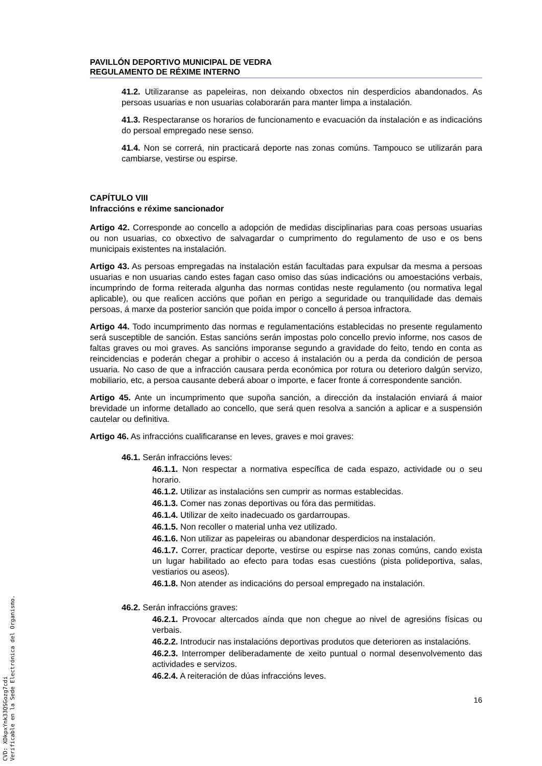PAVILLÓN DEPORTIVO MUNICIPAL DE VEDRA
REGULAMENTO DE RÉXIME INTERNO
41.2. Utilizaranse as papeleiras, non deixando obxectos nin desperdicios abandonados. As persoas usuarias e non usuarias colaborarán para manter limpa a instalación.
41.3. Respectaranse os horarios de funcionamento e evacuación da instalación e as indicacións do persoal empregado nese senso.
41.4. Non se correrá, nin practicará deporte nas zonas comúns. Tampouco se utilizarán para cambiarse, vestirse ou espirse.
CAPÍTULO VIII
Infraccións e réxime sancionador
Artigo 42. Corresponde ao concello a adopción de medidas disciplinarias para coas persoas usuarias ou non usuarias, co obxectivo de salvagardar o cumprimento do regulamento de uso e os bens municipais existentes na instalación.
Artigo 43. As persoas empregadas na instalación están facultadas para expulsar da mesma a persoas usuarias e non usuarias cando estes fagan caso omiso das súas indicacións ou amoestacións verbais, incumprindo de forma reiterada algunha das normas contidas neste regulamento (ou normativa legal aplicable), ou que realicen accións que poñan en perigo a seguridade ou tranquilidade das demais persoas, á marxe da posterior sanción que poida impor o concello á persoa infractora.
Artigo 44. Todo incumprimento das normas e regulamentacións establecidas no presente regulamento será susceptible de sanción. Estas sancións serán impostas polo concello previo informe, nos casos de faltas graves ou moi graves. As sancións imporanse segundo a gravidade do feito, tendo en conta as reincidencias e poderán chegar a prohibir o acceso á instalación ou a perda da condición de persoa usuaria. No caso de que a infracción causara perda económica por rotura ou deterioro dalgún servizo, mobiliario, etc, a persoa causante deberá aboar o importe, e facer fronte á correspondente sanción.
Artigo 45. Ante un incumprimento que supoña sanción, a dirección da instalación enviará á maior brevidade un informe detallado ao concello, que será quen resolva a sanción a aplicar e a suspensión cautelar ou definitiva.
Artigo 46. As infraccións cualificaranse en leves, graves e moi graves:
46.1. Serán infraccións leves:
46.1.1. Non respectar a normativa específica de cada espazo, actividade ou o seu horario.
46.1.2. Utilizar as instalacións sen cumprir as normas establecidas.
46.1.3. Comer nas zonas deportivas ou fóra das permitidas.
46.1.4. Utilizar de xeito inadecuado os gardarroupas.
46.1.5. Non recoller o material unha vez utilizado.
46.1.6. Non utilizar as papeleiras ou abandonar desperdicios na instalación.
46.1.7. Correr, practicar deporte, vestirse ou espirse nas zonas comúns, cando exista un lugar habilitado ao efecto para todas esas cuestións (pista polideportiva, salas, vestiarios ou aseos).
46.1.8. Non atender as indicacións do persoal empregado na instalación.
46.2. Serán infraccións graves:
46.2.1. Provocar altercados aínda que non chegue ao nivel de agresións físicas ou verbais.
46.2.2. Introducir nas instalacións deportivas produtos que deterioren as instalacións.
46.2.3. Interromper deliberadamente de xeito puntual o normal desenvolvemento das actividades e servizos.
46.2.4. A reiteración de dúas infraccións leves.
16
CVD: XDkpxYnk33QSGozg7cdi
Verificable en la Sede Electrónica del Organismo.